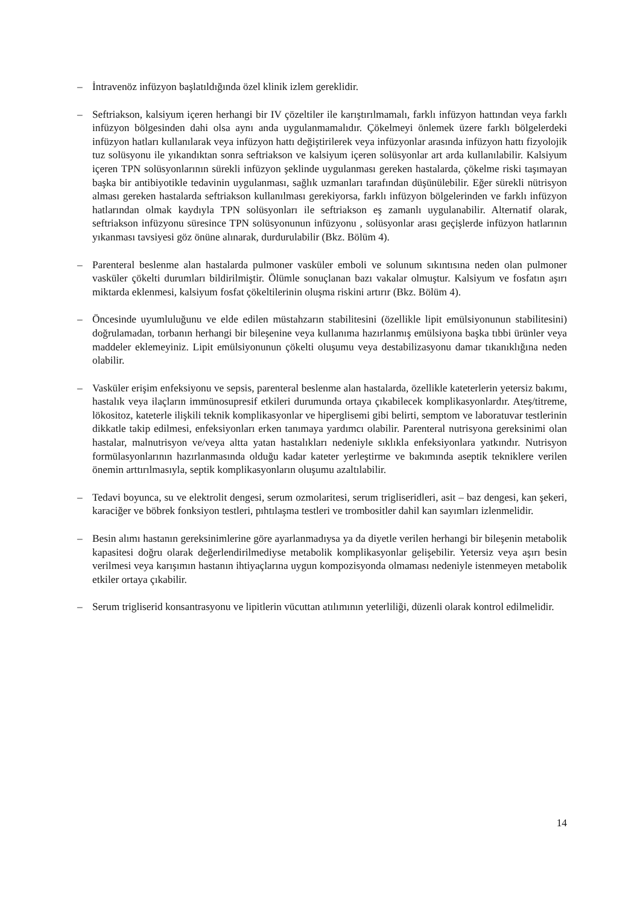– İntravenöz infüzyon başlatıldığında özel klinik izlem gereklidir.
– Seftriakson, kalsiyum içeren herhangi bir IV çözeltiler ile karıştırılmamalı, farklı infüzyon hattından veya farklı infüzyon bölgesinden dahi olsa aynı anda uygulanmamalıdır. Çökelmeyi önlemek üzere farklı bölgelerdeki infüzyon hatları kullanılarak veya infüzyon hattı değiştirilerek veya infüzyonlar arasında infüzyon hattı fizyolojik tuz solüsyonu ile yıkandıktan sonra seftriakson ve kalsiyum içeren solüsyonlar art arda kullanılabilir. Kalsiyum içeren TPN solüsyonlarının sürekli infüzyon şeklinde uygulanması gereken hastalarda, çökelme riski taşımayan başka bir antibiyotikle tedavinin uygulanması, sağlık uzmanları tarafından düşünülebilir. Eğer sürekli nütrisyon alması gereken hastalarda seftriakson kullanılması gerekiyorsa, farklı infüzyon bölgelerinden ve farklı infüzyon hatlarından olmak kaydıyla TPN solüsyonları ile seftriakson eş zamanlı uygulanabilir. Alternatif olarak, seftriakson infüzyonu süresince TPN solüsyonunun infüzyonu , solüsyonlar arası geçişlerde infüzyon hatlarının yıkanması tavsiyesi göz önüne alınarak, durdurulabilir (Bkz. Bölüm 4).
– Parenteral beslenme alan hastalarda pulmoner vasküler emboli ve solunum sıkıntısına neden olan pulmoner vasküler çökelti durumları bildirilmiştir. Ölümle sonuçlanan bazı vakalar olmuştur. Kalsiyum ve fosfatın aşırı miktarda eklenmesi, kalsiyum fosfat çökeltilerinin oluşma riskini artırır (Bkz. Bölüm 4).
– Öncesinde uyumluluğunu ve elde edilen müstahzarın stabilitesini (özellikle lipit emülsiyonunun stabilitesini) doğrulamadan, torbanın herhangi bir bileşenine veya kullanıma hazırlanmış emülsiyona başka tıbbi ürünler veya maddeler eklemeyiniz. Lipit emülsiyonunun çökelti oluşumu veya destabilizasyonu damar tıkanıklığına neden olabilir.
– Vasküler erişim enfeksiyonu ve sepsis, parenteral beslenme alan hastalarda, özellikle kateterlerin yetersiz bakımı, hastalık veya ilaçların immünosupresif etkileri durumunda ortaya çıkabilecek komplikasyonlardır. Ateş/titreme, lökositoz, kateterle ilişkili teknik komplikasyonlar ve hiperglisemi gibi belirti, semptom ve laboratuvar testlerinin dikkatle takip edilmesi, enfeksiyonları erken tanımaya yardımcı olabilir. Parenteral nutrisyona gereksinimi olan hastalar, malnutrisyon ve/veya altta yatan hastalıkları nedeniyle sıklıkla enfeksiyonlara yatkındır. Nutrisyon formülasyonlarının hazırlanmasında olduğu kadar kateter yerleştirme ve bakımında aseptik tekniklere verilen önemin arttırılmasıyla, septik komplikasyonların oluşumu azaltılabilir.
– Tedavi boyunca, su ve elektrolit dengesi, serum ozmolaritesi, serum trigliseridleri, asit – baz dengesi, kan şekeri, karaciğer ve böbrek fonksiyon testleri, pıhtılaşma testleri ve trombositler dahil kan sayımları izlenmelidir.
– Besin alımı hastanın gereksinimlerine göre ayarlanmadıysa ya da diyetle verilen herhangi bir bileşenin metabolik kapasitesi doğru olarak değerlendirilmediyse metabolik komplikasyonlar gelişebilir. Yetersiz veya aşırı besin verilmesi veya karışımın hastanın ihtiyaçlarına uygun kompozisyonda olmaması nedeniyle istenmeyen metabolik etkiler ortaya çıkabilir.
– Serum trigliserid konsantrasyonu ve lipitlerin vücuttan atılımının yeterliliği, düzenli olarak kontrol edilmelidir.
14